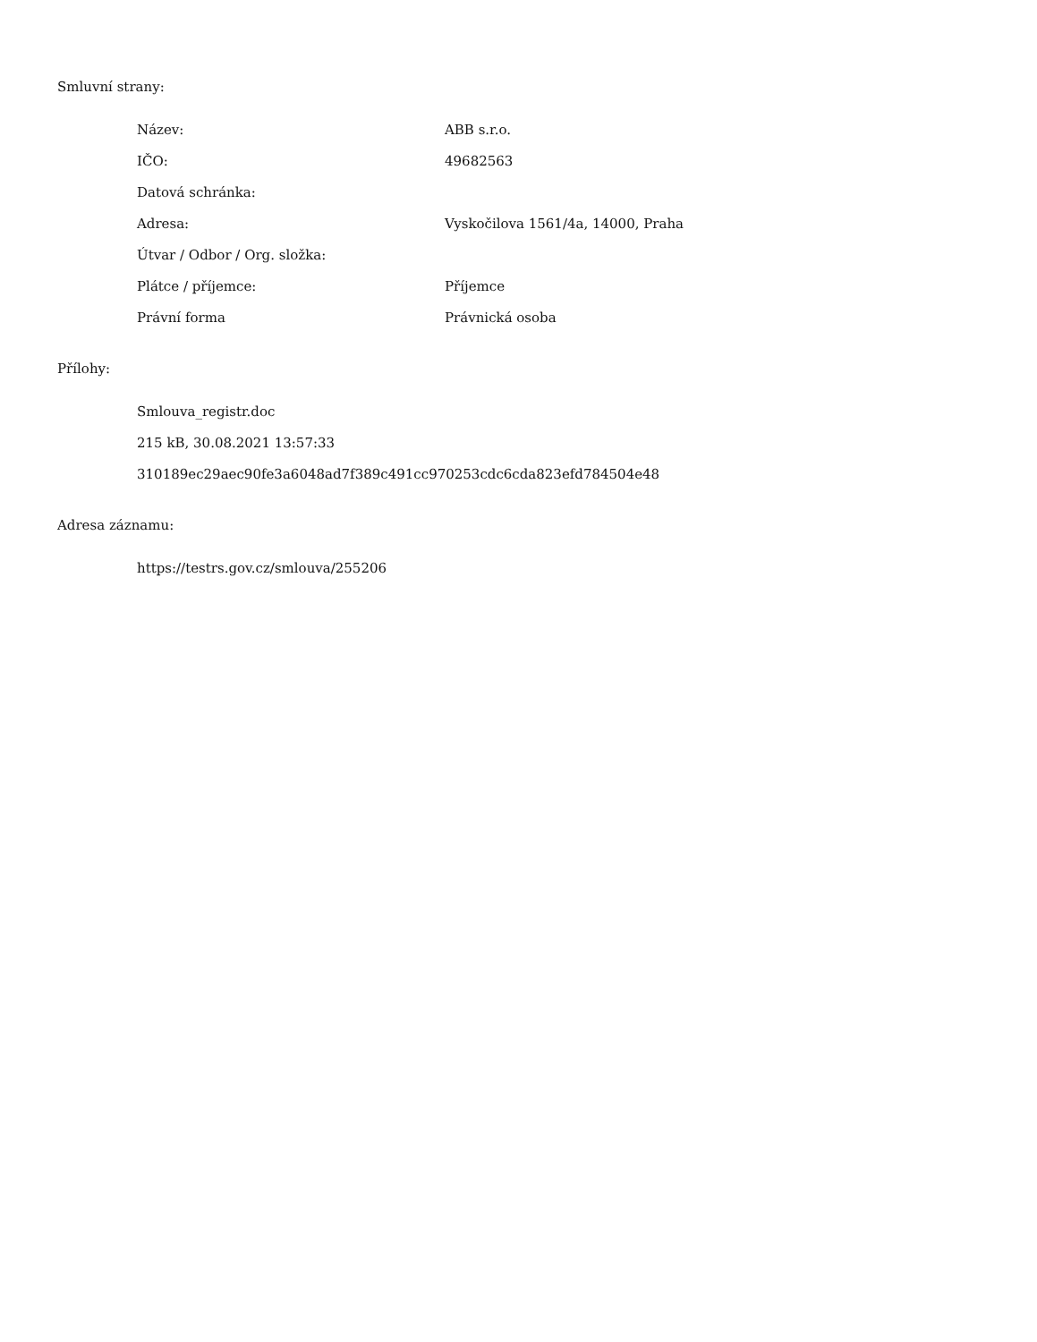Smluvní strany:
| Název: | ABB s.r.o. |
| IČO: | 49682563 |
| Datová schránka: | |
| Adresa: | Vyskočilova 1561/4a, 14000, Praha |
| Útvar / Odbor / Org. složka: | |
| Plátce / příjemce: | Příjemce |
| Právní forma | Právnická osoba |
Přílohy:
Smlouva_registr.doc
215 kB, 30.08.2021 13:57:33
310189ec29aec90fe3a6048ad7f389c491cc970253cdc6cda823efd784504e48
Adresa záznamu:
https://testrs.gov.cz/smlouva/255206